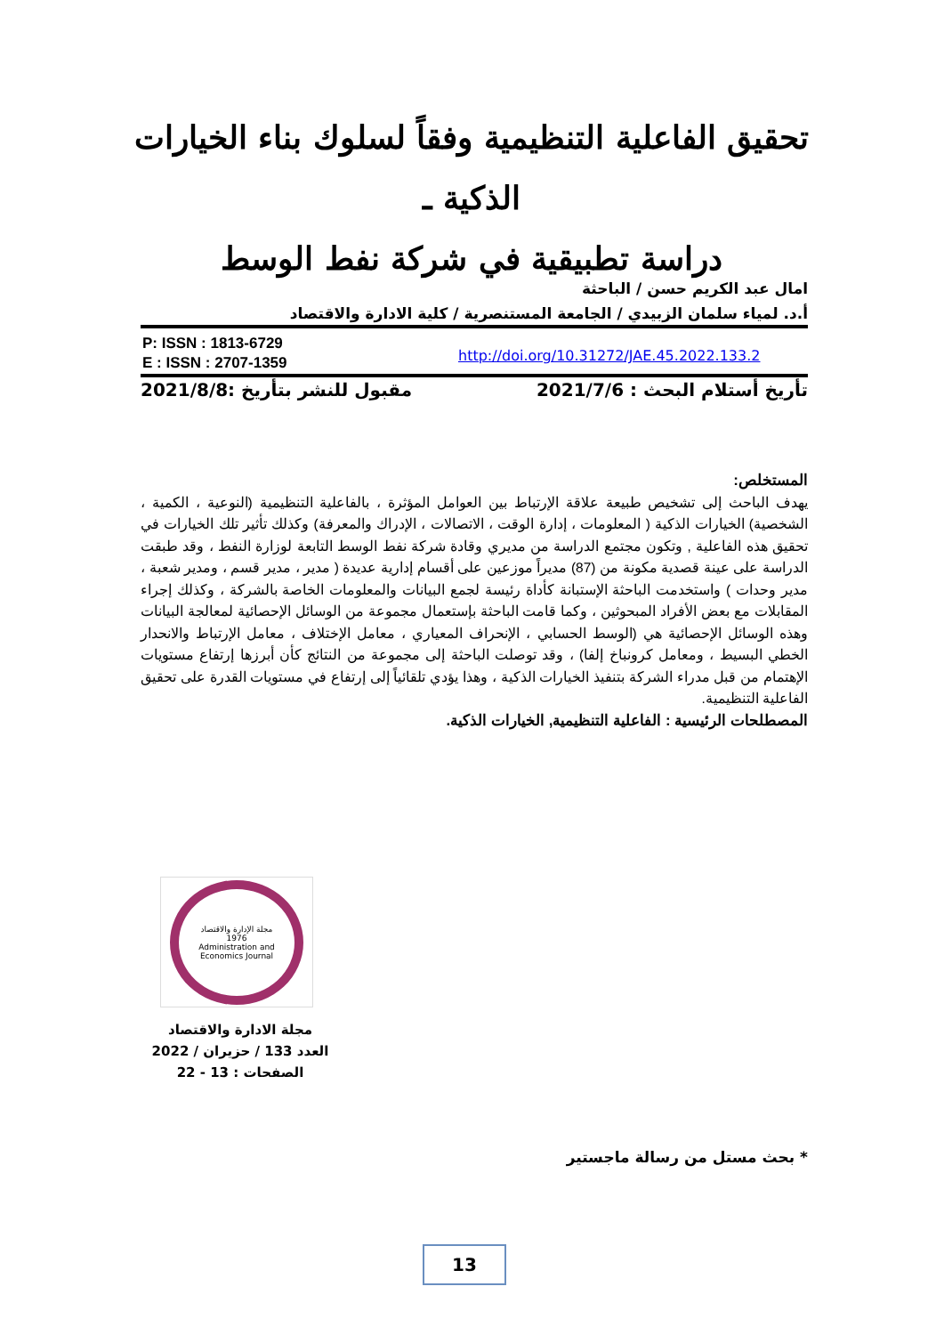تحقيق الفاعلية التنظيمية وفقاً لسلوك بناء الخيارات الذكية ـ
دراسة تطبيقية في شركة نفط الوسط
امال عبد الكريم حسن / الباحثة
أ.د. لمياء سلمان الزبيدي / الجامعة المستنصرية / كلية الادارة والاقتصاد
P: ISSN : 1813-6729
E : ISSN : 2707-1359
http://doi.org/10.31272/JAE.45.2022.133.2
تأريخ أستلام البحث : 2021/7/6 مقبول للنشر بتأريخ :2021/8/8
المستخلص:
يهدف الباحث إلى تشخيص طبيعة علاقة الإرتباط بين العوامل المؤثرة ، بالفاعلية التنظيمية (النوعية ، الكمية ، الشخصية) الخيارات الذكية ( المعلومات ، إدارة الوقت ، الاتصالات ، الإدراك والمعرفة) وكذلك تأثير تلك الخيارات في تحقيق هذه الفاعلية , وتكون مجتمع الدراسة من مديري وقادة شركة نفط الوسط التابعة لوزارة النفط ، وقد طبقت الدراسة على عينة قصدية مكونة من (87) مديراً موزعين على أقسام إدارية عديدة ( مدير ، مدير قسم ، ومدير شعبة ، مدير وحدات ) واستخدمت الباحثة الإستبانة كأداة رئيسة لجمع البيانات والمعلومات الخاصة بالشركة ، وكذلك إجراء المقابلات مع بعض الأفراد المبحوثين ، وكما قامت الباحثة بإستعمال مجموعة من الوسائل الإحصائية لمعالجة البيانات وهذه الوسائل الإحصائية هي (الوسط الحسابي ، الإنحراف المعياري ، معامل الإختلاف ، معامل الإرتباط والانحدار الخطي البسيط ، ومعامل كرونباخ إلفا) ، وقد توصلت الباحثة إلى مجموعة من النتائج كأن أبرزها إرتفاع مستويات الإهتمام من قبل مدراء الشركة بتنفيذ الخيارات الذكية ، وهذا يؤدي تلقائياً إلى إرتفاع في مستويات القدرة على تحقيق الفاعلية التنظيمية.
المصطلحات الرئيسية : الفاعلية التنظيمية, الخيارات الذكية.
مجلة الإدارة والاقتصاد
1976
Administration and Economics Journal
مجلة الادارة والاقتصاد
العدد 133 / حزيران / 2022
الصفحات : 13 - 22
* بحث مستل من رسالة ماجستير
13